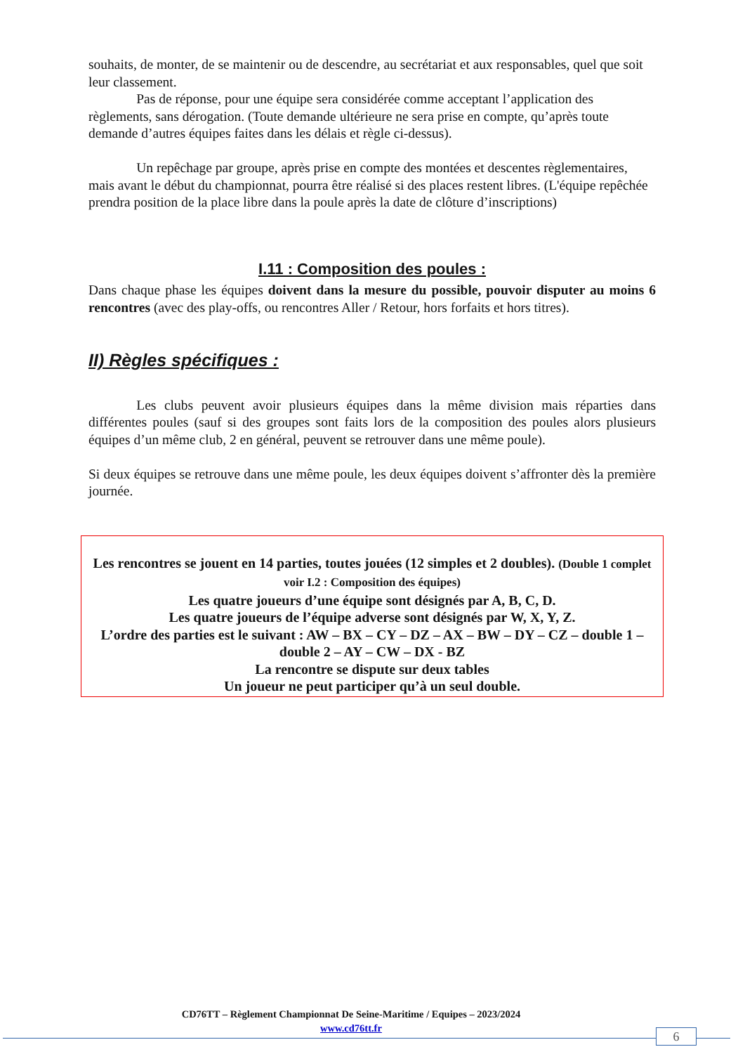souhaits, de monter, de se maintenir ou de descendre, au secrétariat et aux responsables, quel que soit leur classement.
    Pas de réponse, pour une équipe sera considérée comme acceptant l’application des règlements, sans dérogation. (Toute demande ultérieure ne sera prise en compte, qu’après toute demande d’autres équipes faites dans les délais et règle ci-dessus).
    Un repêchage par groupe, après prise en compte des montées et descentes règlementaires, mais avant le début du championnat, pourra être réalisé si des places restent libres. (L'équipe repêchée prendra position de la place libre dans la poule après la date de clôture d’inscriptions)
I.11 : Composition des poules :
Dans chaque phase les équipes doivent dans la mesure du possible, pouvoir disputer au moins 6 rencontres (avec des play-offs, ou rencontres Aller / Retour, hors forfaits et hors titres).
II) Règles spécifiques :
    Les clubs peuvent avoir plusieurs équipes dans la même division mais réparties dans différentes poules (sauf si des groupes sont faits lors de la composition des poules alors plusieurs équipes d’un même club, 2 en général, peuvent se retrouver dans une même poule).
Si deux équipes se retrouve dans une même poule, les deux équipes doivent s’affronter dès la première journée.
Les rencontres se jouent en 14 parties, toutes jouées (12 simples et 2 doubles). (Double 1 complet voir I.2 : Composition des équipes)
Les quatre joueurs d’une équipe sont désignés par A, B, C, D.
Les quatre joueurs de l’équipe adverse sont désignés par W, X, Y, Z.
L’ordre des parties est le suivant : AW – BX – CY – DZ – AX – BW – DY – CZ – double 1 – double 2 – AY – CW – DX - BZ
La rencontre se dispute sur deux tables
Un joueur ne peut participer qu’à un seul double.
CD76TT – Règlement Championnat De Seine-Maritime / Equipes – 2023/2024
www.cd76tt.fr
6